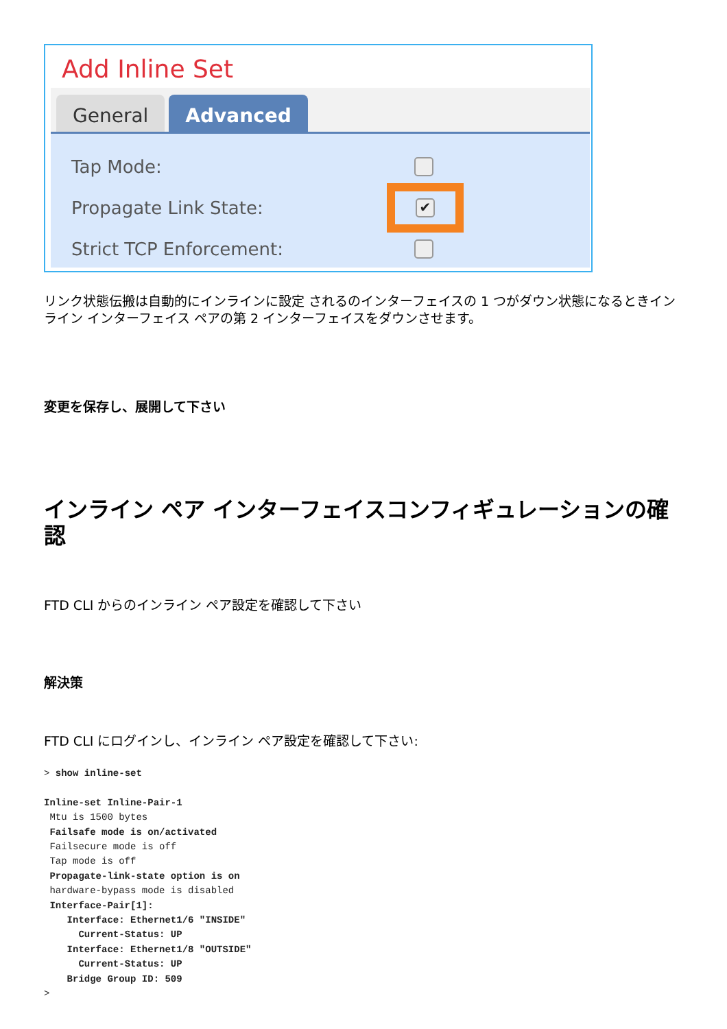Add Inline Set
General
Advanced
Tap Mode:
Propagate Link State:
✔
Strict TCP Enforcement:
リンク状態伝搬は自動的にインラインに設定 されるのインターフェイスの 1 つがダウン状態になるときインライン インターフェイス ペアの第 2 インターフェイスをダウンさせます。
変更を保存し、展開して下さい
インライン ペア インターフェイスコンフィギュレーションの確認
FTD CLI からのインライン ペア設定を確認して下さい
解決策
FTD CLI にログインし、インライン ペア設定を確認して下さい:
> show inline-set

Inline-set Inline-Pair-1
 Mtu is 1500 bytes
 Failsafe mode is on/activated
 Failsecure mode is off
 Tap mode is off
 Propagate-link-state option is on
 hardware-bypass mode is disabled
 Interface-Pair[1]:
    Interface: Ethernet1/6 "INSIDE"
      Current-Status: UP
    Interface: Ethernet1/8 "OUTSIDE"
      Current-Status: UP
    Bridge Group ID: 509
>